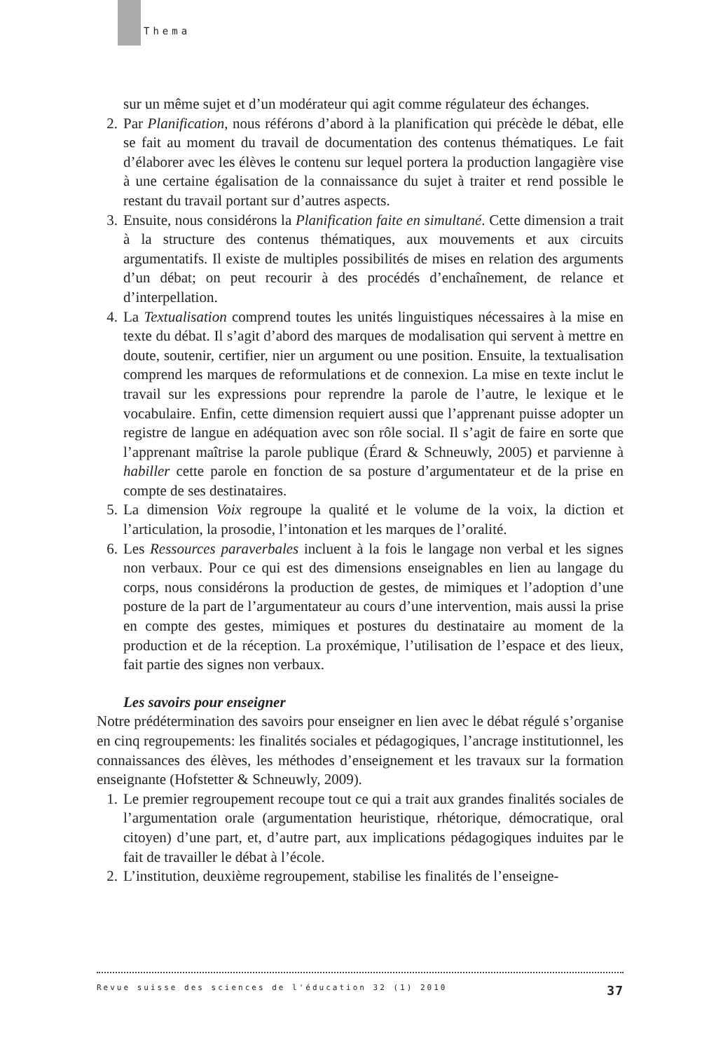Thema
sur un même sujet et d’un modérateur qui agit comme régulateur des échanges.
2. Par Planification, nous référons d’abord à la planification qui précède le débat, elle se fait au moment du travail de documentation des contenus thématiques. Le fait d’élaborer avec les élèves le contenu sur lequel portera la production langagière vise à une certaine égalisation de la connaissance du sujet à traiter et rend possible le restant du travail portant sur d’autres aspects.
3. Ensuite, nous considérons la Planification faite en simultané. Cette dimension a trait à la structure des contenus thématiques, aux mouvements et aux circuits argumentatifs. Il existe de multiples possibilités de mises en relation des arguments d’un débat; on peut recourir à des procédés d’enchaînement, de relance et d’interpellation.
4. La Textualisation comprend toutes les unités linguistiques nécessaires à la mise en texte du débat. Il s’agit d’abord des marques de modalisation qui servent à mettre en doute, soutenir, certifier, nier un argument ou une position. Ensuite, la textualisation comprend les marques de reformulations et de connexion. La mise en texte inclut le travail sur les expressions pour reprendre la parole de l’autre, le lexique et le vocabulaire. Enfin, cette dimension requiert aussi que l’apprenant puisse adopter un registre de langue en adéquation avec son rôle social. Il s’agit de faire en sorte que l’apprenant maîtrise la parole publique (Érard & Schneuwly, 2005) et parvienne à habiller cette parole en fonction de sa posture d’argumentateur et de la prise en compte de ses destinataires.
5. La dimension Voix regroupe la qualité et le volume de la voix, la diction et l’articulation, la prosodie, l’intonation et les marques de l’oralité.
6. Les Ressources paraverbales incluent à la fois le langage non verbal et les signes non verbaux. Pour ce qui est des dimensions enseignables en lien au langage du corps, nous considérons la production de gestes, de mimiques et l’adoption d’une posture de la part de l’argumentateur au cours d’une intervention, mais aussi la prise en compte des gestes, mimiques et postures du destinataire au moment de la production et de la réception. La proxémique, l’utilisation de l’espace et des lieux, fait partie des signes non verbaux.
Les savoirs pour enseigner
Notre prédétermination des savoirs pour enseigner en lien avec le débat régulé s’organise en cinq regroupements: les finalités sociales et pédagogiques, l’ancrage institutionnel, les connaissances des élèves, les méthodes d’enseignement et les travaux sur la formation enseignante (Hofstetter & Schneuwly, 2009).
1. Le premier regroupement recoupe tout ce qui a trait aux grandes finalités sociales de l’argumentation orale (argumentation heuristique, rhétorique, démocratique, oral citoyen) d’une part, et, d’autre part, aux implications pédagogiques induites par le fait de travailler le débat à l’école.
2. L’institution, deuxième regroupement, stabilise les finalités de l’enseigne-
Revue suisse des sciences de l'éducation 32 (1) 2010 37